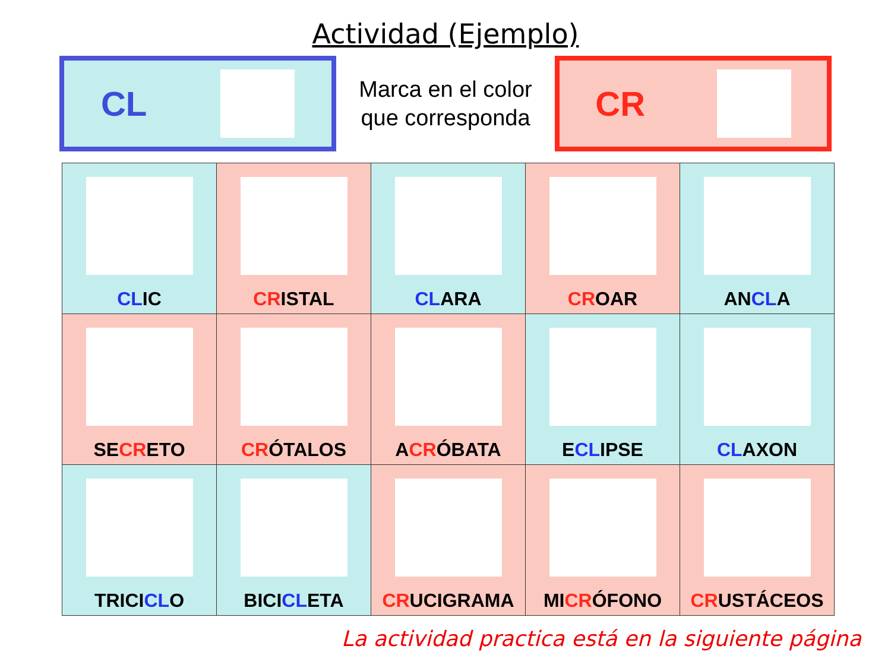Actividad (Ejemplo)
CL
Marca en el color
que corresponda
CR
| CL IC | CR ISTAL | CL ARA | CR OAR | AN CL A |
| SE CR ETO | CR ÓTALOS | A CR ÓBATA | E CL IPSE | CL AXON |
| TRICI CL O | BICI CL ETA | CR UCIGRAMA | MI CR ÓFONO | CR USTÁCEOS |
La actividad practica está en la siguiente página